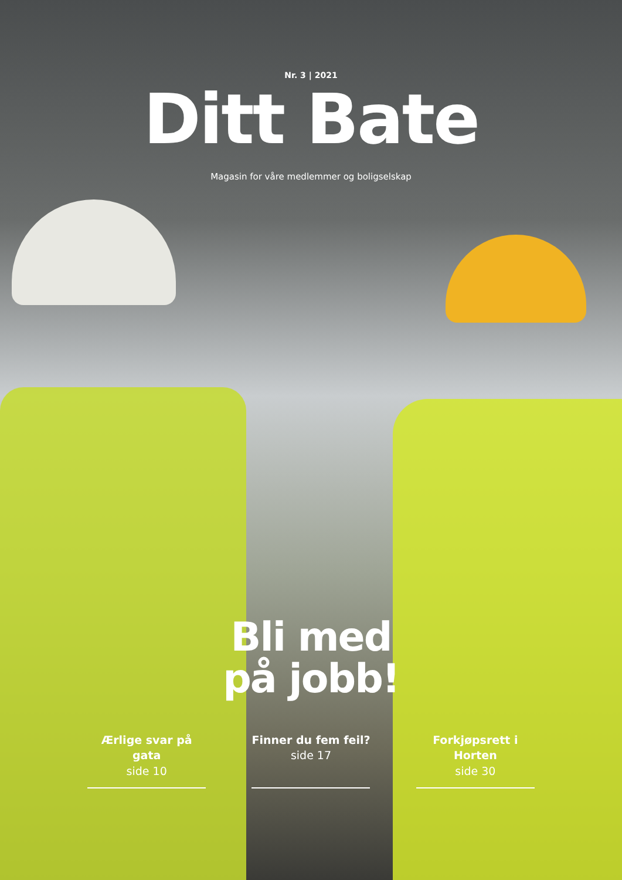Nr. 3 | 2021
Ditt Bate
Magasin for våre medlemmer og boligselskap
Bli med
på jobb!
Ærlige svar på gata
side 10
Finner du fem feil?
side 17
Forkjøpsrett i Horten
side 30